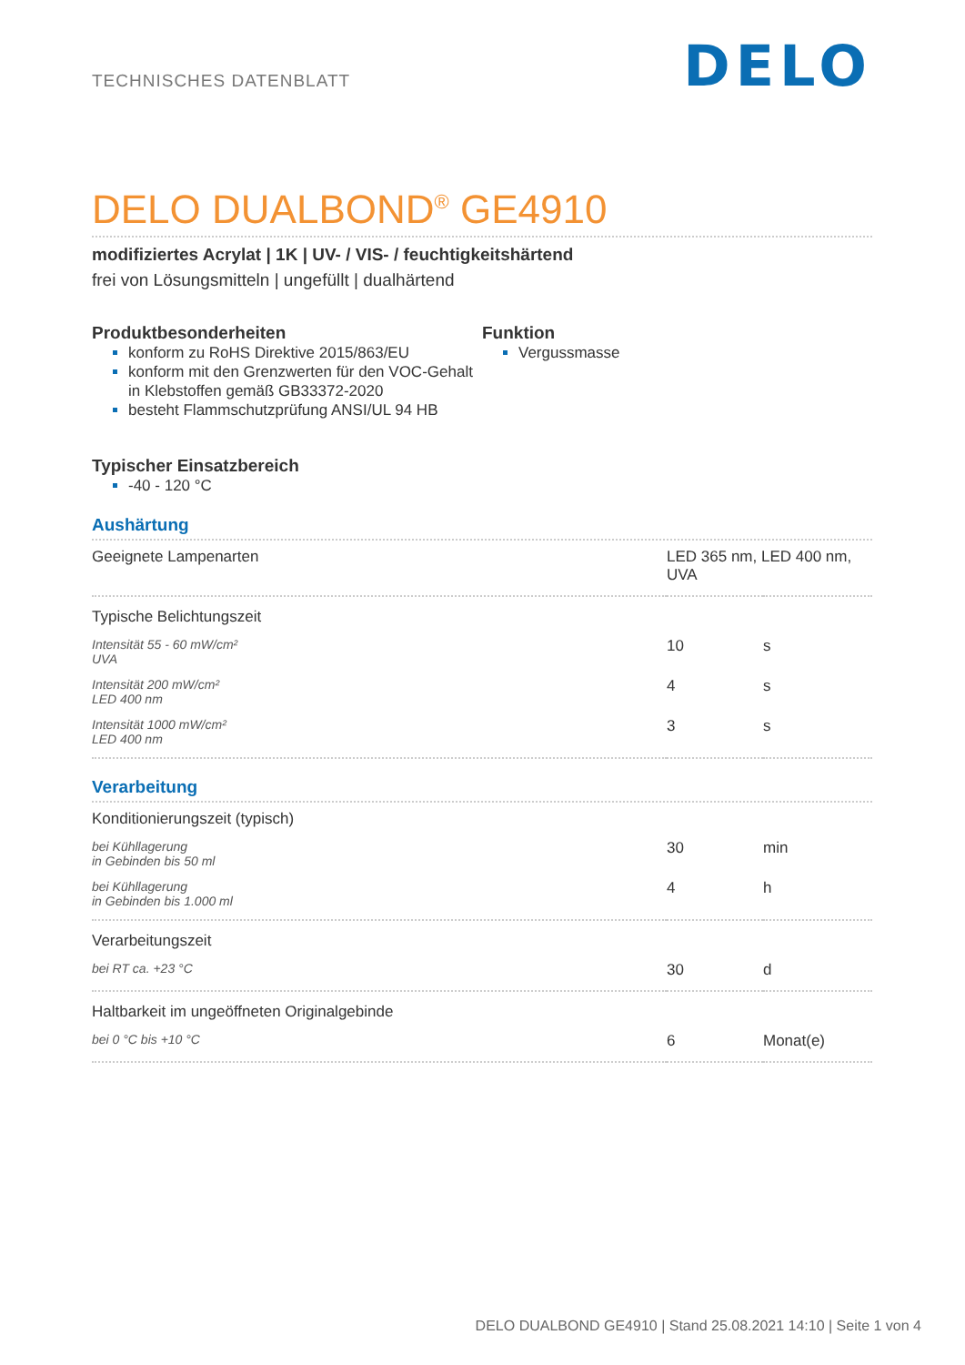TECHNISCHES DATENBLATT
DELO
DELO DUALBOND<sup>®</sup> GE4910
modifiziertes Acrylat | 1K | UV- / VIS- / feuchtigkeitshärtend
frei von Lösungsmitteln | ungefüllt | dualhärtend
Produktbesonderheiten
konform zu RoHS Direktive 2015/863/EU
konform mit den Grenzwerten für den VOC-Gehalt in Klebstoffen gemäß GB33372-2020
besteht Flammschutzprüfung ANSI/UL 94 HB
Funktion
Vergussmasse
Typischer Einsatzbereich
-40 - 120 °C
Aushärtung
| Geeignete Lampenarten | LED 365 nm, LED 400 nm, UVA | |
| Typische Belichtungszeit | | |
| Intensität 55 - 60 mW/cm² UVA | 10 | s |
| Intensität 200 mW/cm² LED 400 nm | 4 | s |
| Intensität 1000 mW/cm² LED 400 nm | 3 | s |
Verarbeitung
| Konditionierungszeit (typisch) | | |
| bei Kühllagerung in Gebinden bis 50 ml | 30 | min |
| bei Kühllagerung in Gebinden bis 1.000 ml | 4 | h |
| Verarbeitungszeit | | |
| bei RT ca. +23 °C | 30 | d |
| Haltbarkeit im ungeöffneten Originalgebinde | | |
| bei 0 °C bis +10 °C | 6 | Monat(e) |
DELO DUALBOND GE4910 | Stand 25.08.2021 14:10 | Seite 1 von 4